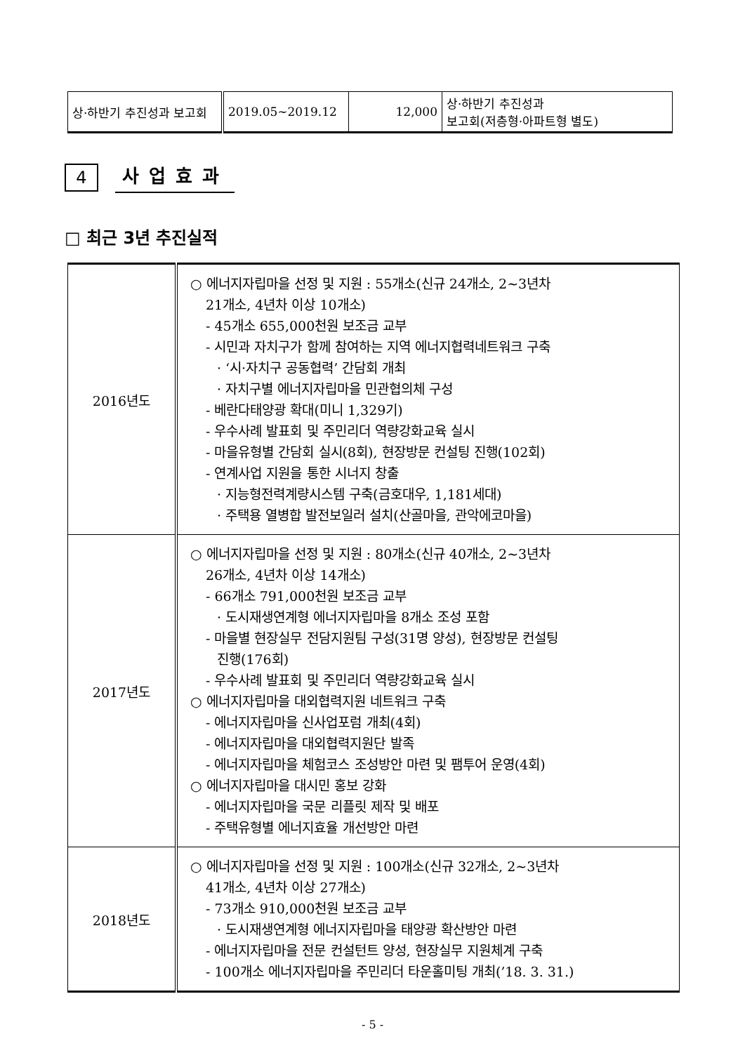| 상·하반기 추진성과 보고회 | 2019.05~2019.12 | 12,000 | 상·하반기 추진성과 보고회(저층형·아파트형 별도) |
4
사업효과
□ 최근 3년 추진실적
| 2016년도 | ○ 에너지자립마을 선정 및 지원 : 55개소(신규 24개소, 2~3년차 21개소, 4년차 이상 10개소) - 45개소 655,000천원 보조금 교부 - 시민과 자치구가 함께 참여하는 지역 에너지협력네트워크 구축 · ‘시·자치구 공동협력’ 간담회 개최 · 자치구별 에너지자립마을 민관협의체 구성 - 베란다태양광 확대(미니 1,329기) - 우수사례 발표회 및 주민리더 역량강화교육 실시 - 마을유형별 간담회 실시(8회), 현장방문 컨설팅 진행(102회) - 연계사업 지원을 통한 시너지 창출 · 지능형전력계량시스템 구축(금호대우, 1,181세대) · 주택용 열병합 발전보일러 설치(산골마을, 관악에코마을) |
| 2017년도 | ○ 에너지자립마을 선정 및 지원 : 80개소(신규 40개소, 2~3년차 26개소, 4년차 이상 14개소) - 66개소 791,000천원 보조금 교부 · 도시재생연계형 에너지자립마을 8개소 조성 포함 - 마을별 현장실무 전담지원팀 구성(31명 양성), 현장방문 컨설팅 진행(176회) - 우수사례 발표회 및 주민리더 역량강화교육 실시 ○ 에너지자립마을 대외협력지원 네트워크 구축 - 에너지자립마을 신사업포럼 개최(4회) - 에너지자립마을 대외협력지원단 발족 - 에너지자립마을 체험코스 조성방안 마련 및 팸투어 운영(4회) ○ 에너지자립마을 대시민 홍보 강화 - 에너지자립마을 국문 리플릿 제작 및 배포 - 주택유형별 에너지효율 개선방안 마련 |
| 2018년도 | ○ 에너지자립마을 선정 및 지원 : 100개소(신규 32개소, 2~3년차 41개소, 4년차 이상 27개소) - 73개소 910,000천원 보조금 교부 · 도시재생연계형 에너지자립마을 태양광 확산방안 마련 - 에너지자립마을 전문 컨설턴트 양성, 현장실무 지원체계 구축 - 100개소 에너지자립마을 주민리더 타운홀미팅 개최(’18. 3. 31.) |
- 5 -